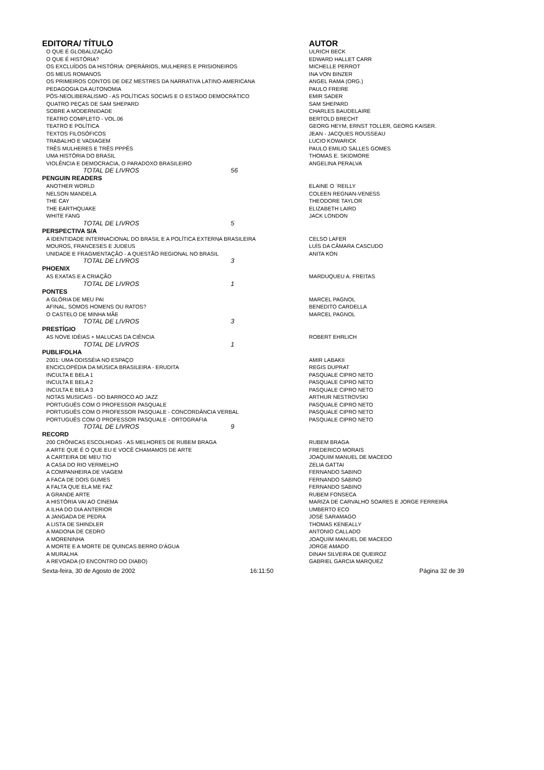| EDITORA/ TÍTULO | | AUTOR |
| --- | --- | --- |
| O QUE É GLOBALIZAÇÃO | | ULRICH BECK |
| O QUE É HISTÓRIA? | | EDWARD HALLET CARR |
| OS EXCLUÍDOS DA HISTÓRIA: OPERÁRIOS, MULHERES E PRISIONEIROS | | MICHELLE PERROT |
| OS MEUS ROMANOS | | INA VON BINZER |
| OS PRIMEIROS CONTOS DE DEZ MESTRES DA NARRATIVA LATINO-AMERICANA | | ANGEL RAMA (ORG.) |
| PEDAGOGIA DA AUTONOMIA | | PAULO FREIRE |
| PÓS-NEOLIBERALISMO - AS POLÍTICAS SOCIAIS E O ESTADO DEMOCRÁTICO | | EMIR SADER |
| QUATRO PEÇAS DE SAM SHEPARD | | SAM SHEPARD |
| SOBRE A MODERNIDADE | | CHARLES BAUDELAIRE |
| TEATRO COMPLETO - VOL.06 | | BERTOLD BRECHT |
| TEATRO E POLÍTICA | | GEORG HEYM, ERNST TOLLER, GEORG KAISER. |
| TEXTOS FILOSÓFICOS | | JEAN - JACQUES ROUSSEAU |
| TRABALHO E VADIAGEM | | LUCIO KOWARICK |
| TRÊS MULHERES E TRÊS PPPÊS | | PAULO EMILIO SALLES GOMES |
| UMA HISTÓRIA DO BRASIL | | THOMAS E. SKIDMORE |
| VIOLÊNCIA E DEMOCRACIA, O PARADOXO BRASILEIRO | | ANGELINA PERALVA |
| TOTAL DE LIVROS 56 | | |
| PENGUIN READERS | | |
| ANOTHER WORLD | | ELAINE O ´REILLY |
| NELSON MANDELA | | COLEEN REGNAN-VENESS |
| THE CAY | | THEODORE TAYLOR |
| THE EARTHQUAKE | | ELIZABETH LAIRD |
| WHITE FANG | | JACK LONDON |
| TOTAL DE LIVROS 5 | | |
| PERSPECTIVA S/A | | |
| A IDENTIDADE INTERNACIONAL DO BRASIL E A POLÍTICA EXTERNA BRASILEIRA | | CELSO LAFER |
| MOUROS, FRANCESES E JUDEUS | | LUÍS DA CÂMARA CASCUDO |
| UNIDADE E FRAGMENTAÇÃO - A QUESTÃO REGIONAL NO BRASIL | | ANITA KON |
| TOTAL DE LIVROS 3 | | |
| PHOENIX | | |
| AS EXATAS E A CRIAÇÃO | | MARDUQUEU A. FREITAS |
| TOTAL DE LIVROS 1 | | |
| PONTES | | |
| A GLÓRIA DE MEU PAI | | MARCEL PAGNOL |
| AFINAL, SOMOS HOMENS OU RATOS? | | BENEDITO CARDELLA |
| O CASTELO DE MINHA MÃE | | MARCEL PAGNOL |
| TOTAL DE LIVROS 3 | | |
| PRESTÍGIO | | |
| AS NOVE IDÉIAS + MALUCAS DA CIÊNCIA | | ROBERT EHRLICH |
| TOTAL DE LIVROS 1 | | |
| PUBLIFOLHA | | |
| 2001: UMA ODISSÉIA NO ESPAÇO | | AMIR LABAKII |
| ENCICLOPÉDIA DA MÚSICA BRASILEIRA - ERUDITA | | REGIS DUPRAT |
| INCULTA E BELA 1 | | PASQUALE CIPRO NETO |
| INCULTA E BELA 2 | | PASQUALE CIPRO NETO |
| INCULTA E BELA 3 | | PASQUALE CIPRO NETO |
| NOTAS MUSICAIS - DO BARROCO AO JAZZ | | ARTHUR NESTROVSKI |
| PORTUGUÊS COM O PROFESSOR PASQUALE | | PASQUALE CIPRO NETO |
| PORTUGUÊS COM O PROFESSOR PASQUALE - CONCORDÂNCIA VERBAL | | PASQUALE CIPRO NETO |
| PORTUGUÊS COM O PROFESSOR PASQUALE - ORTOGRAFIA | | PASQUALE CIPRO NETO |
| TOTAL DE LIVROS 9 | | |
| RECORD | | |
| 200 CRÔNICAS ESCOLHIDAS - AS MELHORES DE RUBEM BRAGA | | RUBEM BRAGA |
| A ARTE QUE É O QUE EU E VOCÊ CHAMAMOS DE ARTE | | FREDERICO MORAIS |
| A CARTEIRA DE MEU TIO | | JOAQUIM MANUEL DE MACEDO |
| A CASA DO RIO VERMELHO | | ZELIA GATTAI |
| A COMPANHEIRA DE VIAGEM | | FERNANDO SABINO |
| A FACA DE DOIS GUMES | | FERNANDO SABINO |
| A FALTA QUE ELA ME FAZ | | FERNANDO SABINO |
| A GRANDE ARTE | | RUBEM FONSECA |
| A HISTÓRIA VAI AO CINEMA | | MARIZA DE CARVALHO SOARES E JORGE FERREIRA |
| A ILHA DO DIA ANTERIOR | | UMBERTO ECO |
| A JANGADA DE PEDRA | | JOSÉ SARAMAGO |
| A LISTA DE SHINDLER | | THOMAS KENEALLY |
| A MADONA DE CEDRO | | ANTONIO CALLADO |
| A MORENINHA | | JOAQUIM MANUEL DE MACEDO |
| A MORTE E A MORTE DE QUINCAS BERRO D'ÁGUA | | JORGE AMADO |
| A MURALHA | | DINAH SILVEIRA DE QUEIROZ |
| A REVOADA (O ENCONTRO DO DIABO) | | GABRIEL GARCIA MARQUEZ |
Sexta-feira, 30 de Agosto de 2002 16:11:50 Página 32 de 39